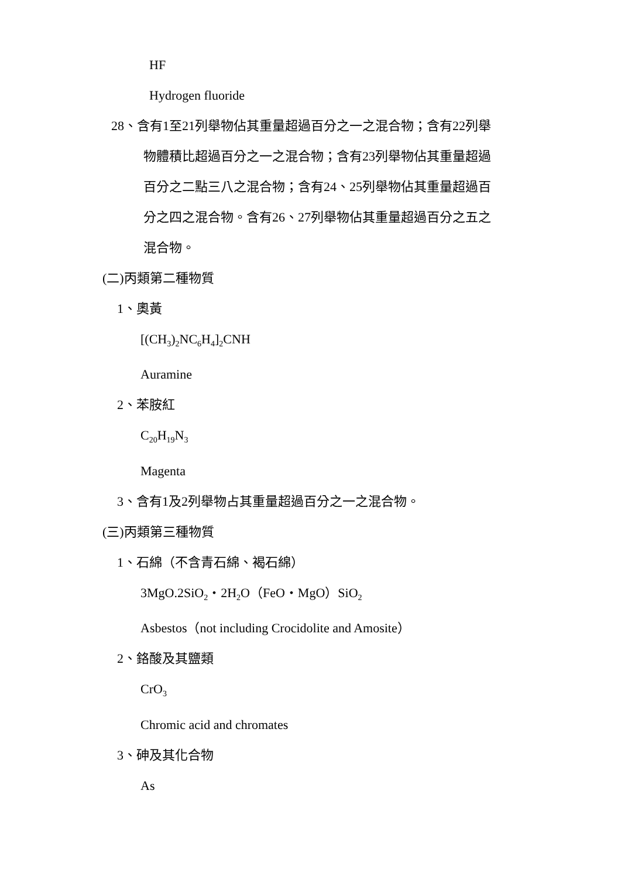HF
Hydrogen fluoride
28、含有1至21列舉物佔其重量超過百分之一之混合物；含有22列舉
物體積比超過百分之一之混合物；含有23列舉物佔其重量超過
百分之二點三八之混合物；含有24、25列舉物佔其重量超過百
分之四之混合物。含有26、27列舉物佔其重量超過百分之五之
混合物。
(二)丙類第二種物質
1、奧黃
[(CH<sub>3</sub>)<sub>2</sub>NC<sub>6</sub>H<sub>4</sub>]<sub>2</sub>CNH
Auramine
2、苯胺紅
C<sub>20</sub>H<sub>19</sub>N<sub>3</sub>
Magenta
3、含有1及2列舉物占其重量超過百分之一之混合物。
(三)丙類第三種物質
1、石綿（不含青石綿、褐石綿）
3MgO.2SiO<sub>2</sub>・2H<sub>2</sub>O（FeO・MgO）SiO<sub>2</sub>
Asbestos（not including Crocidolite and Amosite）
2、鉻酸及其鹽類
CrO<sub>3</sub>
Chromic acid and chromates
3、砷及其化合物
As